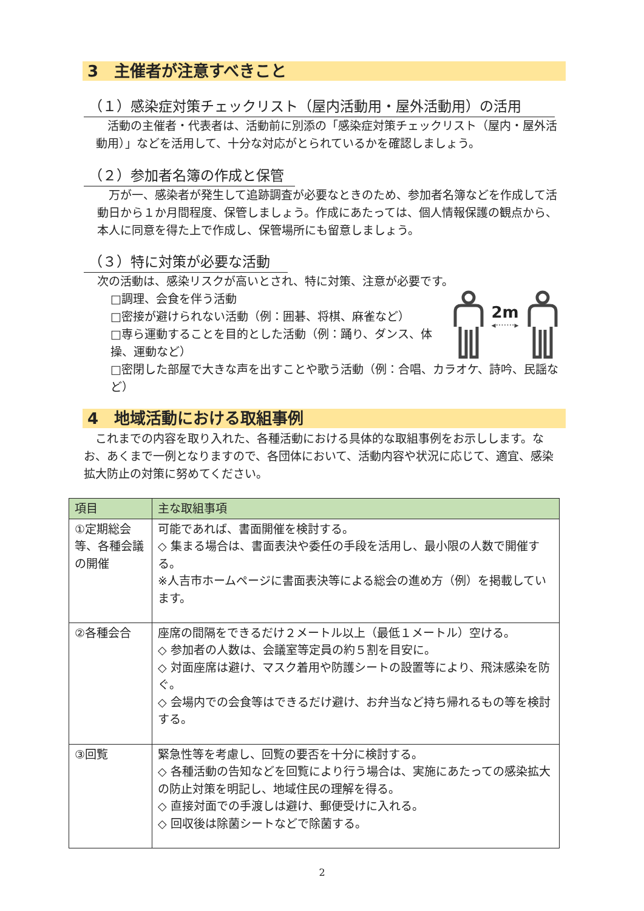3　主催者が注意すべきこと
（１）感染症対策チェックリスト（屋内活動用・屋外活動用）の活用
　活動の主催者・代表者は、活動前に別添の「感染症対策チェックリスト（屋内・屋外活動用）」などを活用して、十分な対応がとられているかを確認しましょう。
（２）参加者名簿の作成と保管
　万が一、感染者が発生して追跡調査が必要なときのため、参加者名簿などを作成して活動日から１か月間程度、保管しましょう。作成にあたっては、個人情報保護の観点から、本人に同意を得た上で作成し、保管場所にも留意しましょう。
（３）特に対策が必要な活動
次の活動は、感染リスクが高いとされ、特に対策、注意が必要です。
□調理、会食を伴う活動
□密接が避けられない活動（例：囲碁、将棋、麻雀など）
□専ら運動することを目的とした活動（例：踊り、ダンス、体操、運動など）
2m
◂·······▸
□密閉した部屋で大きな声を出すことや歌う活動（例：合唱、カラオケ、詩吟、民謡など）
4　地域活動における取組事例
　これまでの内容を取り入れた、各種活動における具体的な取組事例をお示しします。なお、あくまで一例となりますので、各団体において、活動内容や状況に応じて、適宜、感染拡大防止の対策に努めてください。
| 項目 | 主な取組事項 |
| --- | --- |
| ①定期総会等、各種会議の開催 | 可能であれば、書面開催を検討する。 ◇ 集まる場合は、書面表決や委任の手段を活用し、最小限の人数で開催する。 ※人吉市ホームページに書面表決等による総会の進め方（例）を掲載しています。 |
| ②各種会合 | 座席の間隔をできるだけ２メートル以上（最低１メートル）空ける。 ◇ 参加者の人数は、会議室等定員の約５割を目安に。 ◇ 対面座席は避け、マスク着用や防護シートの設置等により、飛沫感染を防ぐ。 ◇ 会場内での会食等はできるだけ避け、お弁当など持ち帰れるもの等を検討する。 |
| ③回覧 | 緊急性等を考慮し、回覧の要否を十分に検討する。 ◇ 各種活動の告知などを回覧により行う場合は、実施にあたっての感染拡大の防止対策を明記し、地域住民の理解を得る。 ◇ 直接対面での手渡しは避け、郵便受けに入れる。 ◇ 回収後は除菌シートなどで除菌する。 |
2